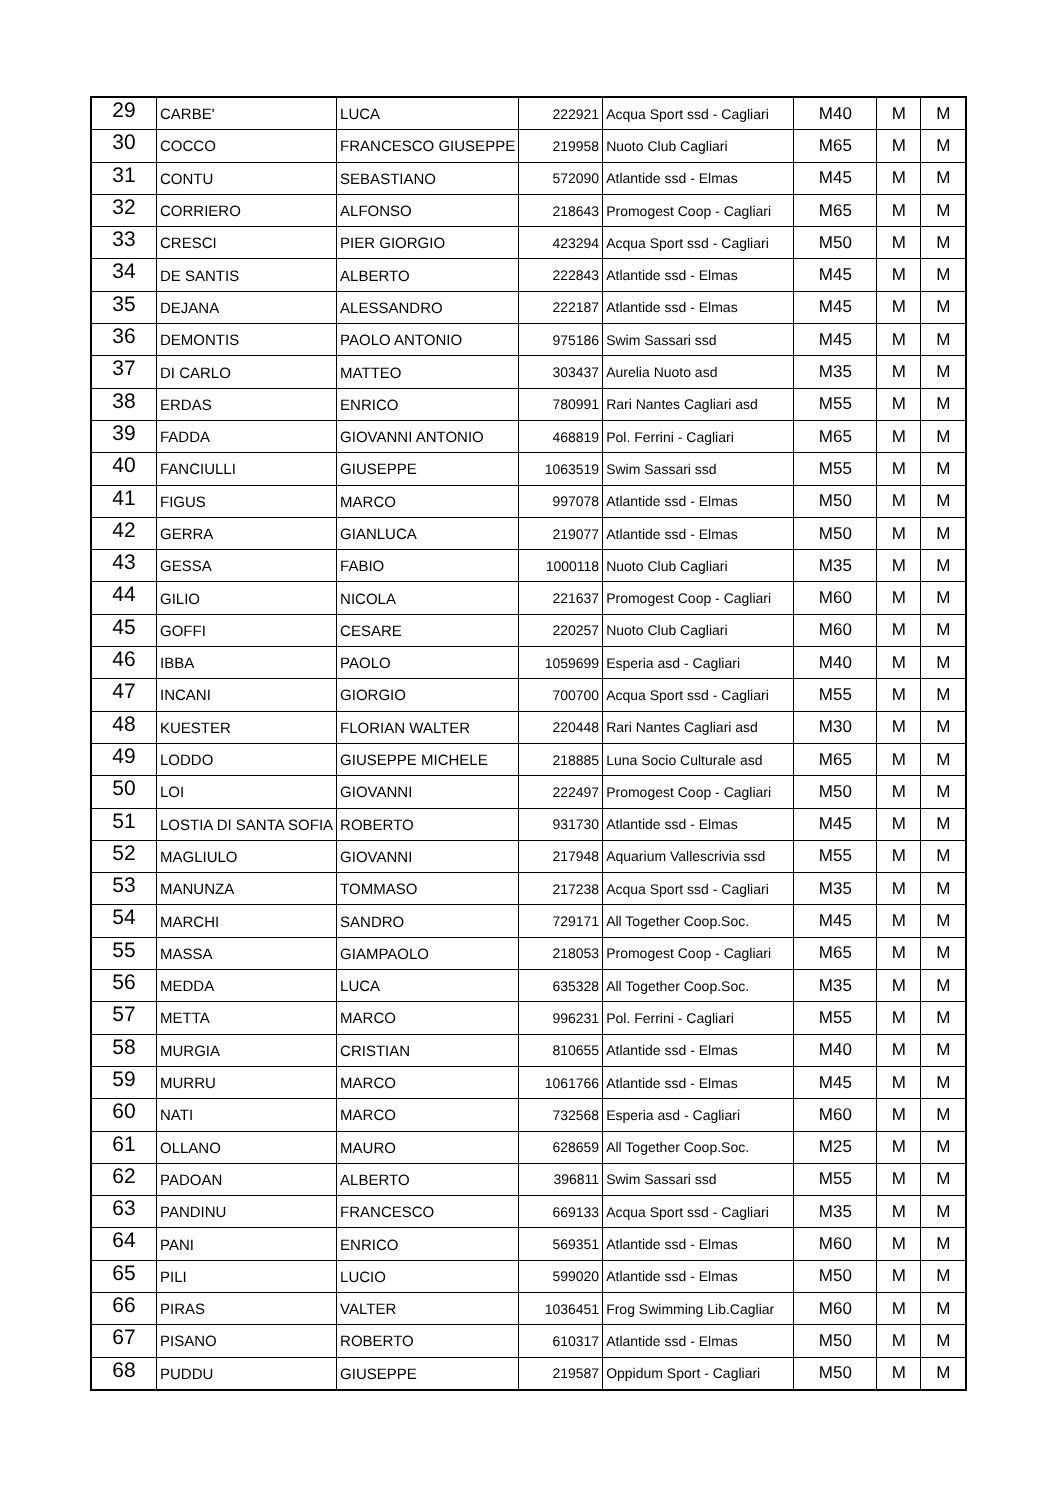| 29 | CARBE' | LUCA | 222921 | Acqua Sport ssd - Cagliari | M40 | M | M |
| 30 | COCCO | FRANCESCO GIUSEPPE | 219958 | Nuoto Club Cagliari | M65 | M | M |
| 31 | CONTU | SEBASTIANO | 572090 | Atlantide ssd - Elmas | M45 | M | M |
| 32 | CORRIERO | ALFONSO | 218643 | Promogest Coop - Cagliari | M65 | M | M |
| 33 | CRESCI | PIER GIORGIO | 423294 | Acqua Sport ssd - Cagliari | M50 | M | M |
| 34 | DE SANTIS | ALBERTO | 222843 | Atlantide ssd - Elmas | M45 | M | M |
| 35 | DEJANA | ALESSANDRO | 222187 | Atlantide ssd - Elmas | M45 | M | M |
| 36 | DEMONTIS | PAOLO ANTONIO | 975186 | Swim Sassari ssd | M45 | M | M |
| 37 | DI CARLO | MATTEO | 303437 | Aurelia Nuoto asd | M35 | M | M |
| 38 | ERDAS | ENRICO | 780991 | Rari Nantes Cagliari asd | M55 | M | M |
| 39 | FADDA | GIOVANNI ANTONIO | 468819 | Pol. Ferrini - Cagliari | M65 | M | M |
| 40 | FANCIULLI | GIUSEPPE | 1063519 | Swim Sassari ssd | M55 | M | M |
| 41 | FIGUS | MARCO | 997078 | Atlantide ssd - Elmas | M50 | M | M |
| 42 | GERRA | GIANLUCA | 219077 | Atlantide ssd - Elmas | M50 | M | M |
| 43 | GESSA | FABIO | 1000118 | Nuoto Club Cagliari | M35 | M | M |
| 44 | GILIO | NICOLA | 221637 | Promogest Coop - Cagliari | M60 | M | M |
| 45 | GOFFI | CESARE | 220257 | Nuoto Club Cagliari | M60 | M | M |
| 46 | IBBA | PAOLO | 1059699 | Esperia asd - Cagliari | M40 | M | M |
| 47 | INCANI | GIORGIO | 700700 | Acqua Sport ssd - Cagliari | M55 | M | M |
| 48 | KUESTER | FLORIAN WALTER | 220448 | Rari Nantes Cagliari asd | M30 | M | M |
| 49 | LODDO | GIUSEPPE MICHELE | 218885 | Luna Socio Culturale asd | M65 | M | M |
| 50 | LOI | GIOVANNI | 222497 | Promogest Coop - Cagliari | M50 | M | M |
| 51 | LOSTIA DI SANTA SOFIA | ROBERTO | 931730 | Atlantide ssd - Elmas | M45 | M | M |
| 52 | MAGLIULO | GIOVANNI | 217948 | Aquarium Vallescrivia ssd | M55 | M | M |
| 53 | MANUNZA | TOMMASO | 217238 | Acqua Sport ssd - Cagliari | M35 | M | M |
| 54 | MARCHI | SANDRO | 729171 | All Together Coop.Soc. | M45 | M | M |
| 55 | MASSA | GIAMPAOLO | 218053 | Promogest Coop - Cagliari | M65 | M | M |
| 56 | MEDDA | LUCA | 635328 | All Together Coop.Soc. | M35 | M | M |
| 57 | METTA | MARCO | 996231 | Pol. Ferrini - Cagliari | M55 | M | M |
| 58 | MURGIA | CRISTIAN | 810655 | Atlantide ssd - Elmas | M40 | M | M |
| 59 | MURRU | MARCO | 1061766 | Atlantide ssd - Elmas | M45 | M | M |
| 60 | NATI | MARCO | 732568 | Esperia asd - Cagliari | M60 | M | M |
| 61 | OLLANO | MAURO | 628659 | All Together Coop.Soc. | M25 | M | M |
| 62 | PADOAN | ALBERTO | 396811 | Swim Sassari ssd | M55 | M | M |
| 63 | PANDINU | FRANCESCO | 669133 | Acqua Sport ssd - Cagliari | M35 | M | M |
| 64 | PANI | ENRICO | 569351 | Atlantide ssd - Elmas | M60 | M | M |
| 65 | PILI | LUCIO | 599020 | Atlantide ssd - Elmas | M50 | M | M |
| 66 | PIRAS | VALTER | 1036451 | Frog Swimming Lib.Cagliar | M60 | M | M |
| 67 | PISANO | ROBERTO | 610317 | Atlantide ssd - Elmas | M50 | M | M |
| 68 | PUDDU | GIUSEPPE | 219587 | Oppidum Sport - Cagliari | M50 | M | M |